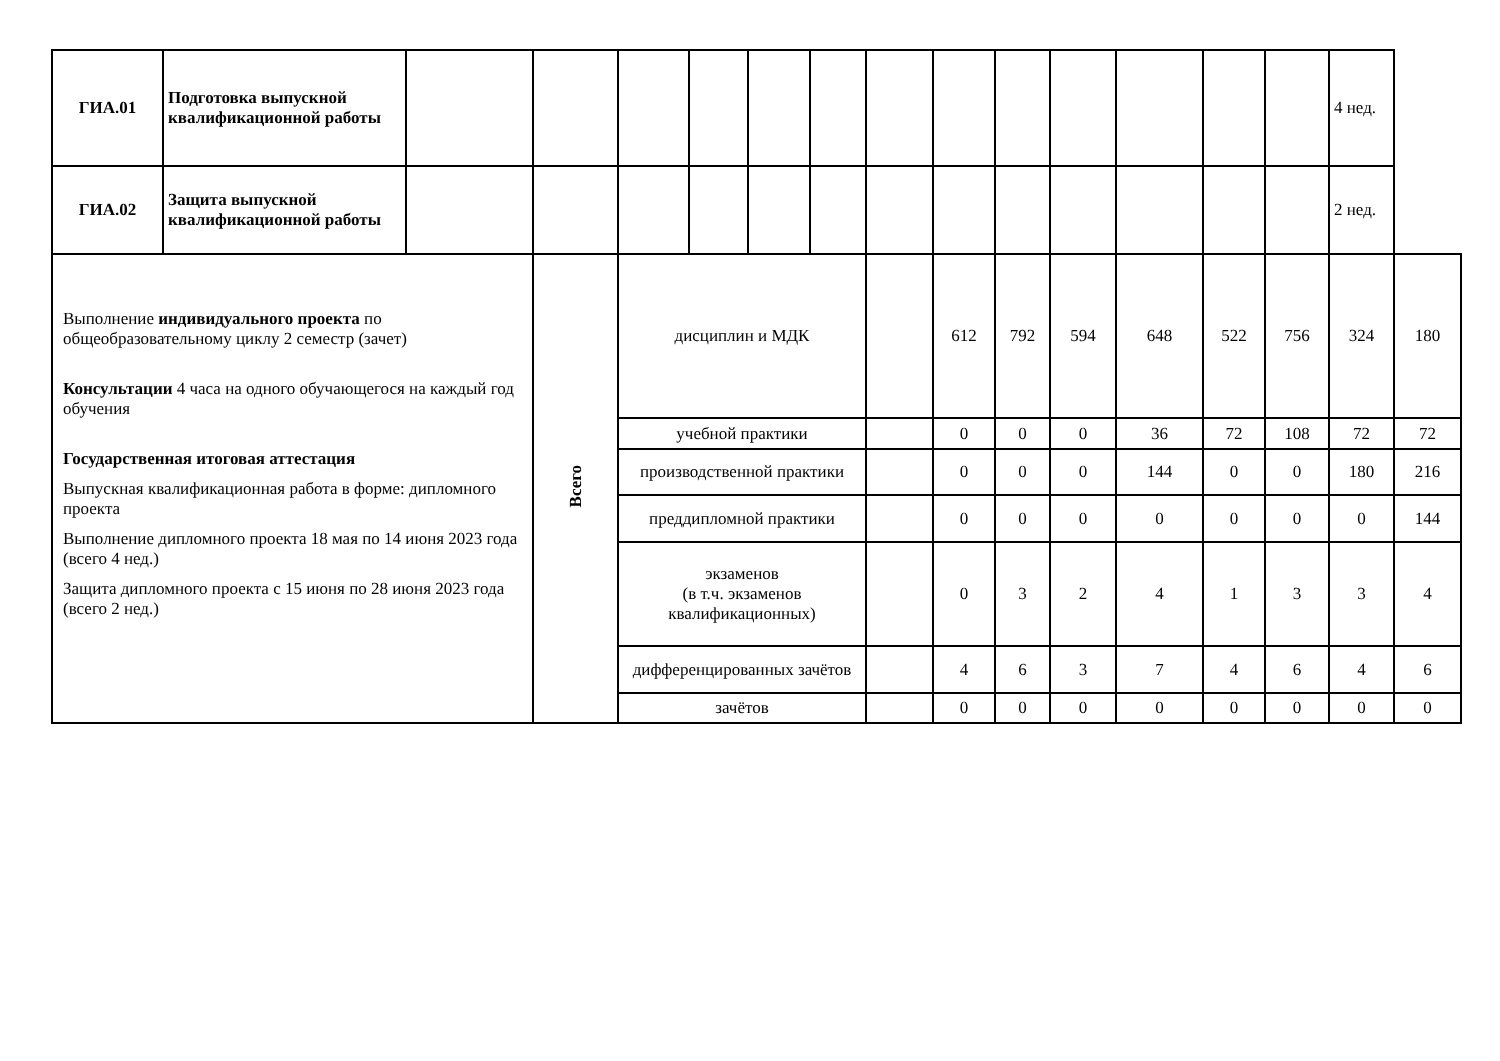| ГИА.01 | Подготовка выпускной квалификационной работы | | | | | | | | | | | | | | 4 нед. | |
| ГИА.02 | Защита выпускной квалификационной работы | | | | | | | | | | | | | | 2 нед. | |
| Выполнение индивидуального проекта по общеобразовательному циклу 2 семестр (зачет) Консультации 4 часа на одного обучающегося на каждый год обучения Государственная итоговая аттестация Выпускная квалификационная работа в форме: дипломного проекта Выполнение дипломного проекта 18 мая по 14 июня 2023 года (всего 4 нед.) Защита дипломного проекта с 15 июня по 28 июня 2023 года (всего 2 нед.) | | | Всего | дисциплин и МДК | | | | | 612 | 792 | 594 | 648 | 522 | 756 | 324 | 180 |
| | | | | учебной практики | | | | | 0 | 0 | 0 | 36 | 72 | 108 | 72 | 72 |
| | | | | производственной практики | | | | | 0 | 0 | 0 | 144 | 0 | 0 | 180 | 216 |
| | | | | преддипломной практики | | | | | 0 | 0 | 0 | 0 | 0 | 0 | 0 | 144 |
| | | | | экзаменов (в т.ч. экзаменов квалификационных) | | | | | 0 | 3 | 2 | 4 | 1 | 3 | 3 | 4 |
| | | | | дифференцированных зачётов | | | | | 4 | 6 | 3 | 7 | 4 | 6 | 4 | 6 |
| | | | | зачётов | | | | | 0 | 0 | 0 | 0 | 0 | 0 | 0 | 0 |